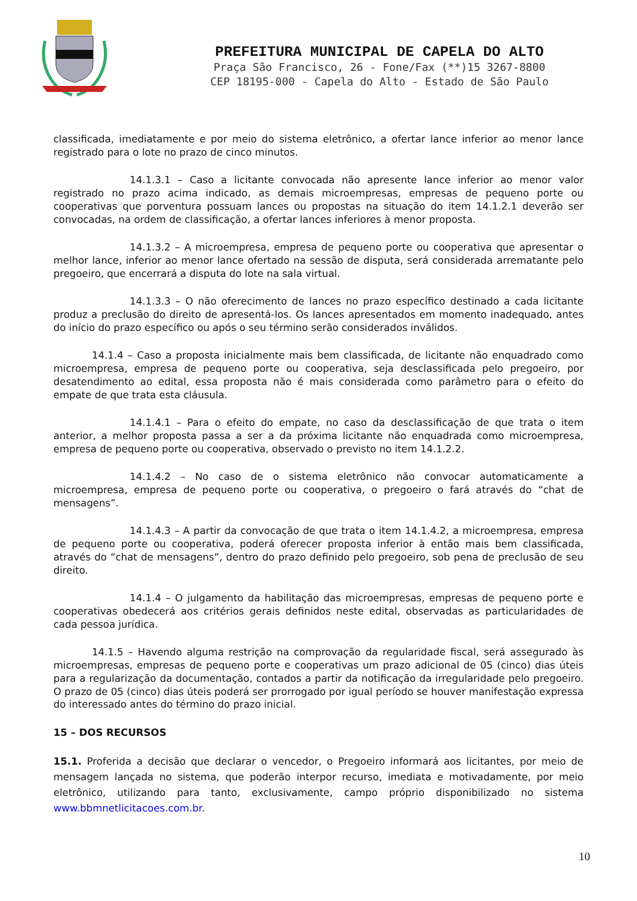PREFEITURA MUNICIPAL DE CAPELA DO ALTO
Praça São Francisco, 26 - Fone/Fax (**)15 3267-8800
CEP 18195-000 - Capela do Alto - Estado de São Paulo
classificada, imediatamente e por meio do sistema eletrônico, a ofertar lance inferior ao menor lance registrado para o lote no prazo de cinco minutos.
14.1.3.1 – Caso a licitante convocada não apresente lance inferior ao menor valor registrado no prazo acima indicado, as demais microempresas, empresas de pequeno porte ou cooperativas que porventura possuam lances ou propostas na situação do item 14.1.2.1 deverão ser convocadas, na ordem de classificação, a ofertar lances inferiores à menor proposta.
14.1.3.2 – A microempresa, empresa de pequeno porte ou cooperativa que apresentar o melhor lance, inferior ao menor lance ofertado na sessão de disputa, será considerada arrematante pelo pregoeiro, que encerrará a disputa do lote na sala virtual.
14.1.3.3 – O não oferecimento de lances no prazo específico destinado a cada licitante produz a preclusão do direito de apresentá-los. Os lances apresentados em momento inadequado, antes do início do prazo específico ou após o seu término serão considerados inválidos.
14.1.4 – Caso a proposta inicialmente mais bem classificada, de licitante não enquadrado como microempresa, empresa de pequeno porte ou cooperativa, seja desclassificada pelo pregoeiro, por desatendimento ao edital, essa proposta não é mais considerada como parâmetro para o efeito do empate de que trata esta cláusula.
14.1.4.1 – Para o efeito do empate, no caso da desclassificação de que trata o item anterior, a melhor proposta passa a ser a da próxima licitante não enquadrada como microempresa, empresa de pequeno porte ou cooperativa, observado o previsto no item 14.1.2.2.
14.1.4.2 – No caso de o sistema eletrônico não convocar automaticamente a microempresa, empresa de pequeno porte ou cooperativa, o pregoeiro o fará através do “chat de mensagens”.
14.1.4.3 – A partir da convocação de que trata o item 14.1.4.2, a microempresa, empresa de pequeno porte ou cooperativa, poderá oferecer proposta inferior à então mais bem classificada, através do “chat de mensagens”, dentro do prazo definido pelo pregoeiro, sob pena de preclusão de seu direito.
14.1.4 – O julgamento da habilitação das microempresas, empresas de pequeno porte e cooperativas obedecerá aos critérios gerais definidos neste edital, observadas as particularidades de cada pessoa jurídica.
14.1.5 – Havendo alguma restrição na comprovação da regularidade fiscal, será assegurado às microempresas, empresas de pequeno porte e cooperativas um prazo adicional de 05 (cinco) dias úteis para a regularização da documentação, contados a partir da notificação da irregularidade pelo pregoeiro. O prazo de 05 (cinco) dias úteis poderá ser prorrogado por igual período se houver manifestação expressa do interessado antes do término do prazo inicial.
15 – DOS RECURSOS
15.1. Proferida a decisão que declarar o vencedor, o Pregoeiro informará aos licitantes, por meio de mensagem lançada no sistema, que poderão interpor recurso, imediata e motivadamente, por meio eletrônico, utilizando para tanto, exclusivamente, campo próprio disponibilizado no sistema www.bbmnetlicitacoes.com.br.
10